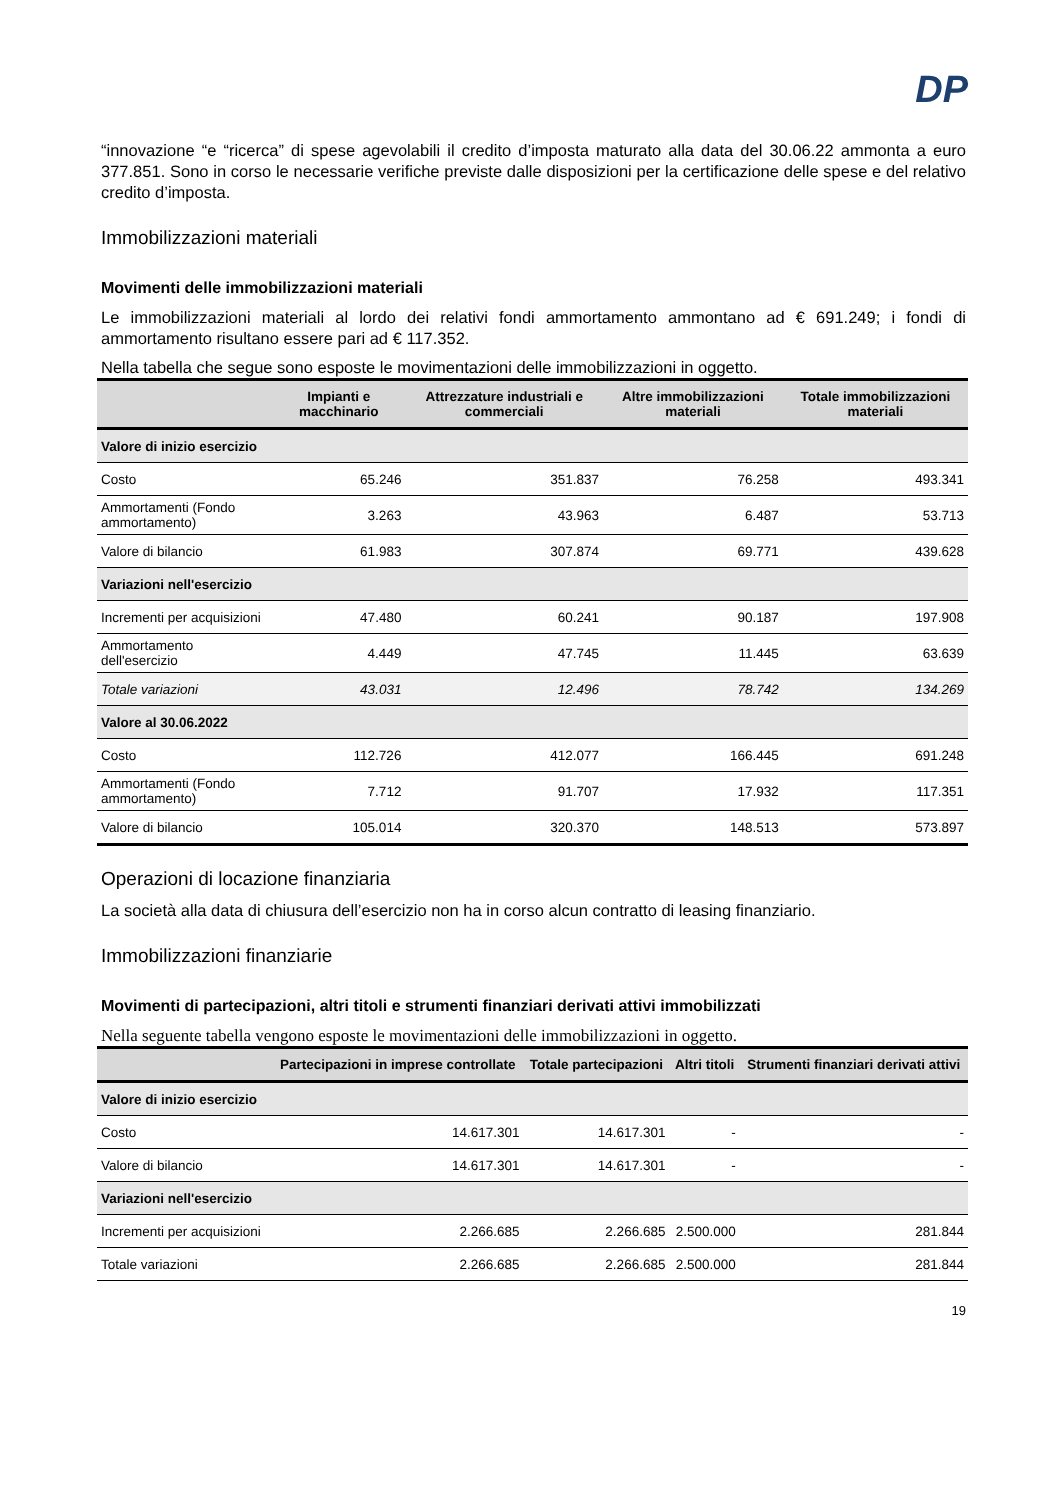DP
“innovazione “e “ricerca” di spese agevolabili il credito d’imposta maturato alla data del 30.06.22 ammonta a euro 377.851. Sono in corso le necessarie verifiche previste dalle disposizioni per la certificazione delle spese e del relativo credito d’imposta.
Immobilizzazioni materiali
Movimenti delle immobilizzazioni materiali
Le immobilizzazioni materiali al lordo dei relativi fondi ammortamento ammontano ad € 691.249; i fondi di ammortamento risultano essere pari ad € 117.352.
Nella tabella che segue sono esposte le movimentazioni delle immobilizzazioni in oggetto.
| | Impianti e macchinario | Attrezzature industriali e commerciali | Altre immobilizzazioni materiali | Totale immobilizzazioni materiali |
| --- | --- | --- | --- | --- |
| Valore di inizio esercizio | | | | |
| Costo | 65.246 | 351.837 | 76.258 | 493.341 |
| Ammortamenti (Fondo ammortamento) | 3.263 | 43.963 | 6.487 | 53.713 |
| Valore di bilancio | 61.983 | 307.874 | 69.771 | 439.628 |
| Variazioni nell'esercizio | | | | |
| Incrementi per acquisizioni | 47.480 | 60.241 | 90.187 | 197.908 |
| Ammortamento dell'esercizio | 4.449 | 47.745 | 11.445 | 63.639 |
| Totale variazioni | 43.031 | 12.496 | 78.742 | 134.269 |
| Valore al 30.06.2022 | | | | |
| Costo | 112.726 | 412.077 | 166.445 | 691.248 |
| Ammortamenti (Fondo ammortamento) | 7.712 | 91.707 | 17.932 | 117.351 |
| Valore di bilancio | 105.014 | 320.370 | 148.513 | 573.897 |
Operazioni di locazione finanziaria
La società alla data di chiusura dell’esercizio non ha in corso alcun contratto di leasing finanziario.
Immobilizzazioni finanziarie
Movimenti di partecipazioni, altri titoli e strumenti finanziari derivati attivi immobilizzati
Nella seguente tabella vengono esposte le movimentazioni delle immobilizzazioni in oggetto.
| | Partecipazioni in imprese controllate | Totale partecipazioni | Altri titoli | Strumenti finanziari derivati attivi |
| --- | --- | --- | --- | --- |
| Valore di inizio esercizio | | | | |
| Costo | 14.617.301 | 14.617.301 | - | - |
| Valore di bilancio | 14.617.301 | 14.617.301 | - | - |
| Variazioni nell'esercizio | | | | |
| Incrementi per acquisizioni | 2.266.685 | 2.266.685 | 2.500.000 | 281.844 |
| Totale variazioni | 2.266.685 | 2.266.685 | 2.500.000 | 281.844 |
19